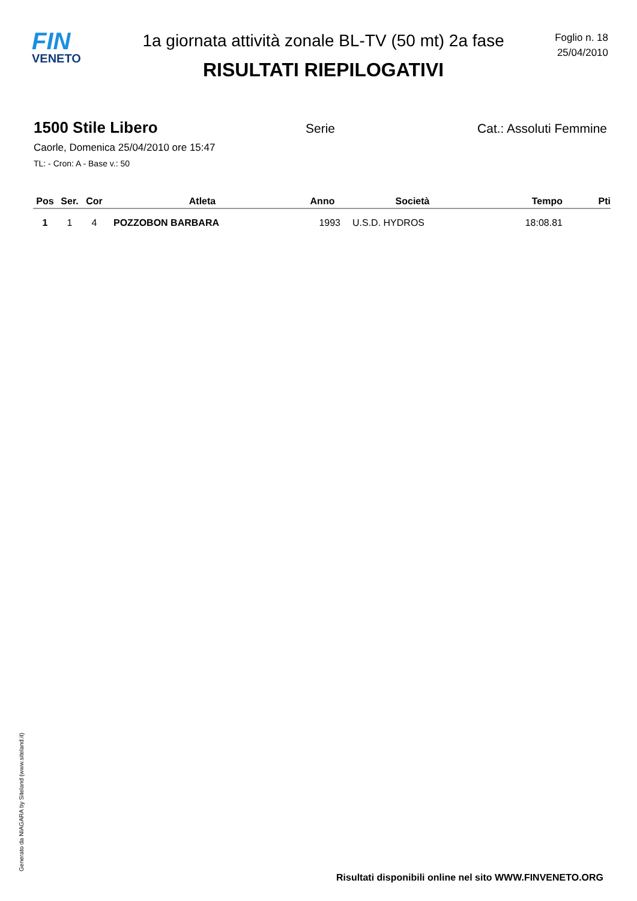FIN
VENETO
1a giornata attività zonale BL-TV (50 mt) 2a fase
RISULTATI RIEPILOGATIVI
Foglio n. 18
25/04/2010
1500 Stile Libero
Serie Cat.: Assoluti Femmine
Caorle, Domenica 25/04/2010 ore 15:47
TL: - Cron: A - Base v.: 50
| Pos | Ser. | Cor | Atleta | Anno | Società | Tempo | Pti |
| --- | --- | --- | --- | --- | --- | --- | --- |
| 1 | 1 | 4 | POZZOBON BARBARA | 1993 | U.S.D. HYDROS | 18:08.81 | |
Generato da NIAGARA by Siteland (www.siteland.it)
Risultati disponibili online nel sito WWW.FINVENETO.ORG